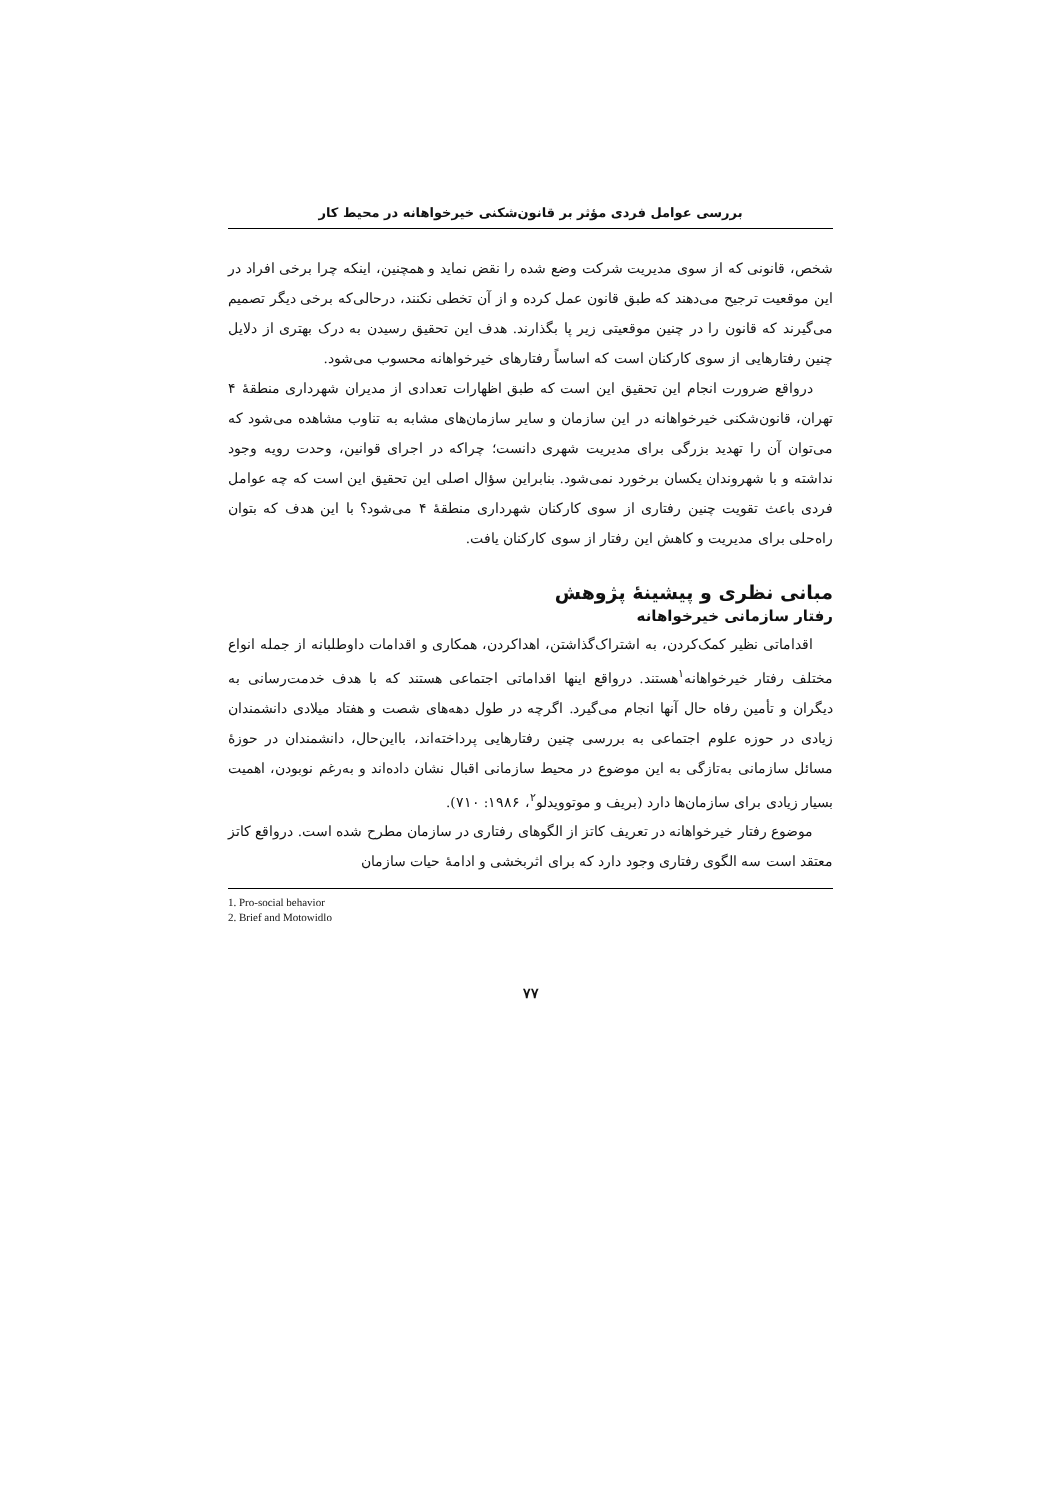بررسی عوامل فردی مؤثر بر قانون‌شکنی خیرخواهانه در محیط کار
شخص، قانونی که از سوی مدیریت شرکت وضع شده را نقض نماید و همچنین، اینکه چرا برخی افراد در این موقعیت ترجیح می‌دهند که طبق قانون عمل کرده و از آن تخطی نکنند، درحالی‌که برخی دیگر تصمیم می‌گیرند که قانون را در چنین موقعیتی زیر پا بگذارند. هدف این تحقیق رسیدن به درک بهتری از دلایل چنین رفتارهایی از سوی کارکنان است که اساساً رفتارهای خیرخواهانه محسوب می‌شود.
درواقع ضرورت انجام این تحقیق این است که طبق اظهارات تعدادی از مدیران شهرداری منطقهٔ ۴ تهران، قانون‌شکنی خیرخواهانه در این سازمان و سایر سازمان‌های مشابه به تناوب مشاهده می‌شود که می‌توان آن را تهدید بزرگی برای مدیریت شهری دانست؛ چراکه در اجرای قوانین، وحدت رویه وجود نداشته و با شهروندان یکسان برخورد نمی‌شود. بنابراین سؤال اصلی این تحقیق این است که چه عوامل فردی باعث تقویت چنین رفتاری از سوی کارکنان شهرداری منطقهٔ ۴ می‌شود؟ با این هدف که بتوان راه‌حلی برای مدیریت و کاهش این رفتار از سوی کارکنان یافت.
مبانی نظری و پیشینهٔ پژوهش
رفتار سازمانی خیرخواهانه
اقداماتی نظیر کمک‌کردن، به اشتراک‌گذاشتن، اهداکردن، همکاری و اقدامات داوطلبانه از جمله انواع مختلف رفتار خیرخواهانه<sup>۱</sup>هستند. درواقع اینها اقداماتی اجتماعی هستند که با هدف خدمت‌رسانی به دیگران و تأمین رفاه حال آنها انجام می‌گیرد. اگرچه در طول دهه‌های شصت و هفتاد میلادی دانشمندان زیادی در حوزه علوم اجتماعی به بررسی چنین رفتارهایی پرداخته‌اند، بااین‌حال، دانشمندان در حوزهٔ مسائل سازمانی به‌تازگی به این موضوع در محیط سازمانی اقبال نشان داده‌اند و به‌رغم نوبودن، اهمیت بسیار زیادی برای سازمان‌ها دارد (بریف و موتوویدلو<sup>۲</sup>، ۱۹۸۶: ۷۱۰).
موضوع رفتار خیرخواهانه در تعریف کاتز از الگوهای رفتاری در سازمان مطرح شده است. درواقع کاتز معتقد است سه الگوی رفتاری وجود دارد که برای اثربخشی و ادامهٔ حیات سازمان
1. Pro-social behavior
2. Brief and Motowidlo
۷۷